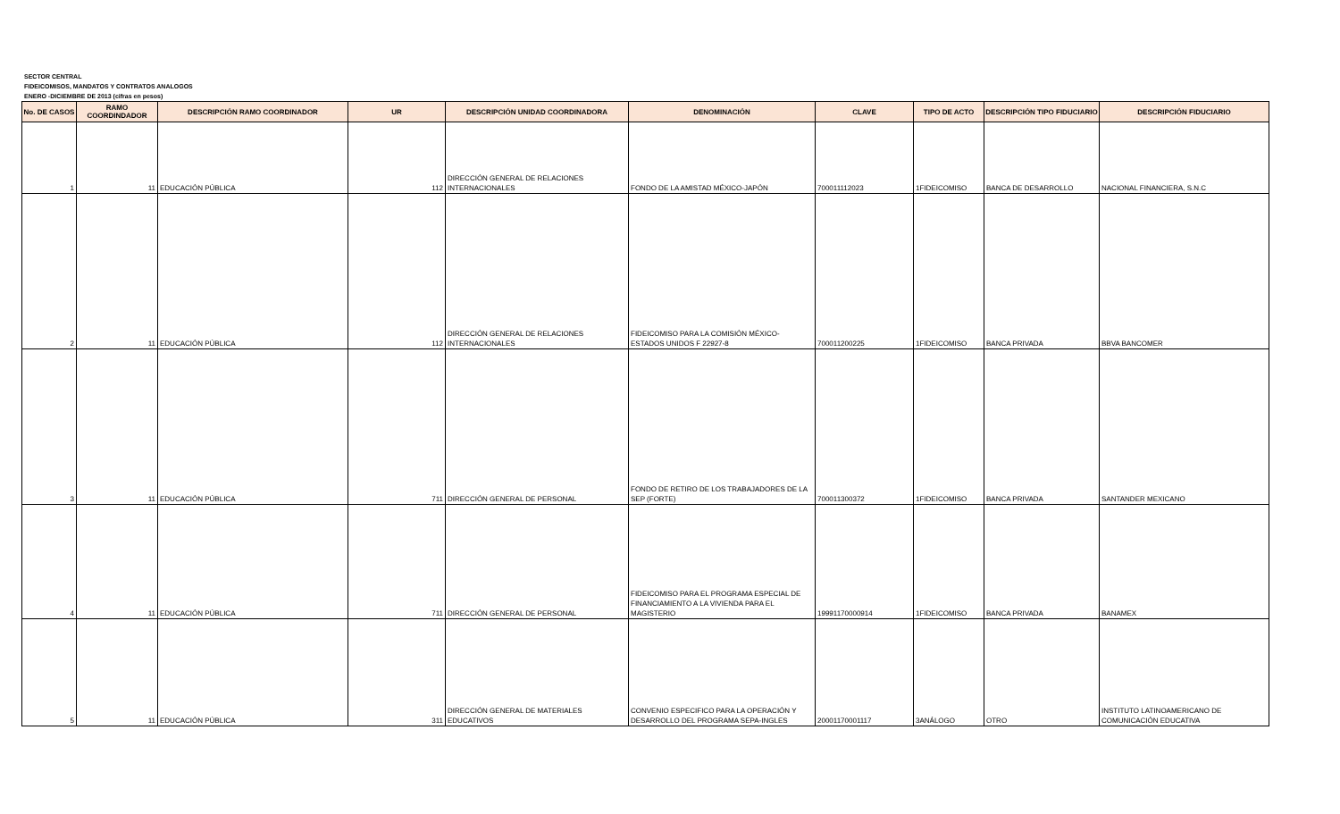SECTOR CENTRAL
FIDEICOMISOS, MANDATOS Y CONTRATOS ANALOGOS
ENERO -DICIEMBRE DE 2013 (cifras en pesos)
| No. DE CASOS | RAMO COORDINDADOR | DESCRIPCIÓN RAMO COORDINADOR | UR | DESCRIPCIÓN UNIDAD COORDINADORA | DENOMINACIÓN | CLAVE | TIPO DE ACTO | DESCRIPCIÓN TIPO FIDUCIARIO | DESCRIPCIÓN FIDUCIARIO |
| --- | --- | --- | --- | --- | --- | --- | --- | --- | --- |
| 1 | 11 | EDUCACIÓN PÚBLICA | 112 | DIRECCIÓN GENERAL DE RELACIONES INTERNACIONALES | FONDO DE LA AMISTAD MÉXICO-JAPÓN | 700011112023 | 1FIDEICOMISO | BANCA DE DESARROLLO | NACIONAL FINANCIERA, S.N.C |
| 2 | 11 | EDUCACIÓN PÚBLICA | 112 | DIRECCIÓN GENERAL DE RELACIONES INTERNACIONALES | FIDEICOMISO PARA LA COMISIÓN MÉXICO-ESTADOS UNIDOS F 22927-8 | 700011200225 | 1FIDEICOMISO | BANCA PRIVADA | BBVA BANCOMER |
| 3 | 11 | EDUCACIÓN PÚBLICA | 711 | DIRECCIÓN GENERAL DE PERSONAL | FONDO DE RETIRO DE LOS TRABAJADORES DE LA SEP (FORTE) | 700011300372 | 1FIDEICOMISO | BANCA PRIVADA | SANTANDER MEXICANO |
| 4 | 11 | EDUCACIÓN PÚBLICA | 711 | DIRECCIÓN GENERAL DE PERSONAL | FIDEICOMISO PARA EL PROGRAMA ESPECIAL DE FINANCIAMIENTO A LA VIVIENDA PARA EL MAGISTERIO | 19991170000914 | 1FIDEICOMISO | BANCA PRIVADA | BANAMEX |
| 5 | 11 | EDUCACIÓN PÚBLICA | 311 | DIRECCIÓN GENERAL DE MATERIALES EDUCATIVOS | CONVENIO ESPECIFICO PARA LA OPERACIÓN Y DESARROLLO DEL PROGRAMA SEPA-INGLES | 20001170001117 | 3ANÁLOGO | OTRO | INSTITUTO LATINOAMERICANO DE COMUNICACIÓN EDUCATIVA |